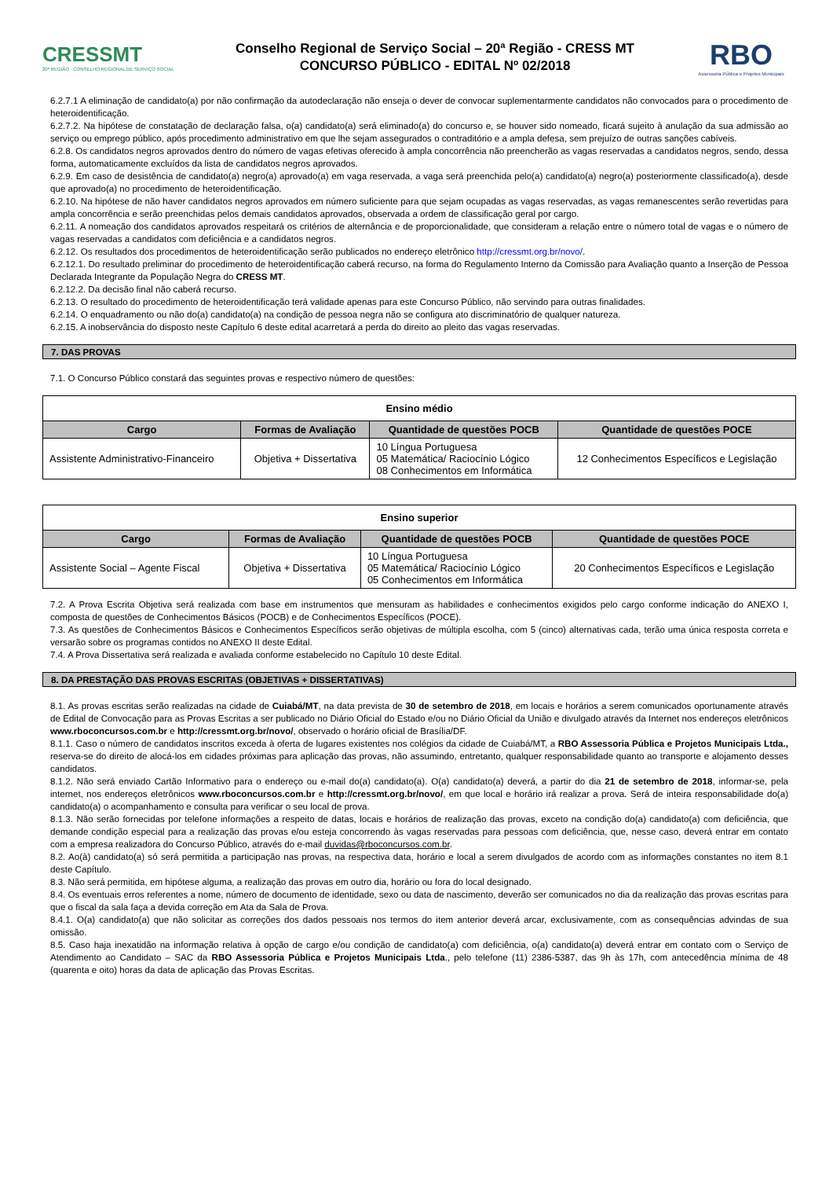CRESSMT
20ª REGIÃO · CONSELHO REGIONAL DE SERVIÇO SOCIAL
Conselho Regional de Serviço Social – 20ª Região - CRESS MT
CONCURSO PÚBLICO - EDITAL Nº 02/2018
RBO
Assessoria Pública e Projetos Municipais
6.2.7.1 A eliminação de candidato(a) por não confirmação da autodeclaração não enseja o dever de convocar suplementarmente candidatos não convocados para o procedimento de heteroidentificação.
6.2.7.2. Na hipótese de constatação de declaração falsa, o(a) candidato(a) será eliminado(a) do concurso e, se houver sido nomeado, ficará sujeito à anulação da sua admissão ao serviço ou emprego público, após procedimento administrativo em que lhe sejam assegurados o contraditório e a ampla defesa, sem prejuízo de outras sanções cabíveis.
6.2.8. Os candidatos negros aprovados dentro do número de vagas efetivas oferecido à ampla concorrência não preencherão as vagas reservadas a candidatos negros, sendo, dessa forma, automaticamente excluídos da lista de candidatos negros aprovados.
6.2.9. Em caso de desistência de candidato(a) negro(a) aprovado(a) em vaga reservada, a vaga será preenchida pelo(a) candidato(a) negro(a) posteriormente classificado(a), desde que aprovado(a) no procedimento de heteroidentificação.
6.2.10. Na hipótese de não haver candidatos negros aprovados em número suficiente para que sejam ocupadas as vagas reservadas, as vagas remanescentes serão revertidas para ampla concorrência e serão preenchidas pelos demais candidatos aprovados, observada a ordem de classificação geral por cargo.
6.2.11. A nomeação dos candidatos aprovados respeitará os critérios de alternância e de proporcionalidade, que consideram a relação entre o número total de vagas e o número de vagas reservadas a candidatos com deficiência e a candidatos negros.
6.2.12. Os resultados dos procedimentos de heteroidentificação serão publicados no endereço eletrônico http://cressmt.org.br/novo/.
6.2.12.1. Do resultado preliminar do procedimento de heteroidentificação caberá recurso, na forma do Regulamento Interno da Comissão para Avaliação quanto a Inserção de Pessoa Declarada Integrante da População Negra do CRESS MT.
6.2.12.2. Da decisão final não caberá recurso.
6.2.13. O resultado do procedimento de heteroidentificação terá validade apenas para este Concurso Público, não servindo para outras finalidades.
6.2.14. O enquadramento ou não do(a) candidato(a) na condição de pessoa negra não se configura ato discriminatório de qualquer natureza.
6.2.15. A inobservância do disposto neste Capítulo 6 deste edital acarretará a perda do direito ao pleito das vagas reservadas.
7. DAS PROVAS
7.1. O Concurso Público constará das seguintes provas e respectivo número de questões:
| Ensino médio | | | |
| Cargo | Formas de Avaliação | Quantidade de questões POCB | Quantidade de questões POCE |
| Assistente Administrativo-Financeiro | Objetiva + Dissertativa | 10 Língua Portuguesa 05 Matemática/ Raciocínio Lógico 08 Conhecimentos em Informática | 12 Conhecimentos Específicos e Legislação |
| Ensino superior | | | |
| Cargo | Formas de Avaliação | Quantidade de questões POCB | Quantidade de questões POCE |
| Assistente Social – Agente Fiscal | Objetiva + Dissertativa | 10 Língua Portuguesa 05 Matemática/ Raciocínio Lógico 05 Conhecimentos em Informática | 20 Conhecimentos Específicos e Legislação |
7.2. A Prova Escrita Objetiva será realizada com base em instrumentos que mensuram as habilidades e conhecimentos exigidos pelo cargo conforme indicação do ANEXO I, composta de questões de Conhecimentos Básicos (POCB) e de Conhecimentos Específicos (POCE).
7.3. As questões de Conhecimentos Básicos e Conhecimentos Específicos serão objetivas de múltipla escolha, com 5 (cinco) alternativas cada, terão uma única resposta correta e versarão sobre os programas contidos no ANEXO II deste Edital.
7.4. A Prova Dissertativa será realizada e avaliada conforme estabelecido no Capítulo 10 deste Edital.
8. DA PRESTAÇÃO DAS PROVAS ESCRITAS (OBJETIVAS + DISSERTATIVAS)
8.1. As provas escritas serão realizadas na cidade de Cuiabá/MT, na data prevista de 30 de setembro de 2018, em locais e horários a serem comunicados oportunamente através de Edital de Convocação para as Provas Escritas a ser publicado no Diário Oficial do Estado e/ou no Diário Oficial da União e divulgado através da Internet nos endereços eletrônicos www.rboconcursos.com.br e http://cressmt.org.br/novo/, observado o horário oficial de Brasília/DF.
8.1.1. Caso o número de candidatos inscritos exceda à oferta de lugares existentes nos colégios da cidade de Cuiabá/MT, a RBO Assessoria Pública e Projetos Municipais Ltda., reserva-se do direito de alocá-los em cidades próximas para aplicação das provas, não assumindo, entretanto, qualquer responsabilidade quanto ao transporte e alojamento desses candidatos.
8.1.2. Não será enviado Cartão Informativo para o endereço ou e-mail do(a) candidato(a). O(a) candidato(a) deverá, a partir do dia 21 de setembro de 2018, informar-se, pela internet, nos endereços eletrônicos www.rboconcursos.com.br e http://cressmt.org.br/novo/, em que local e horário irá realizar a prova. Será de inteira responsabilidade do(a) candidato(a) o acompanhamento e consulta para verificar o seu local de prova.
8.1.3. Não serão fornecidas por telefone informações a respeito de datas, locais e horários de realização das provas, exceto na condição do(a) candidato(a) com deficiência, que demande condição especial para a realização das provas e/ou esteja concorrendo às vagas reservadas para pessoas com deficiência, que, nesse caso, deverá entrar em contato com a empresa realizadora do Concurso Público, através do e-mail duvidas@rboconcursos.com.br.
8.2. Ao(à) candidato(a) só será permitida a participação nas provas, na respectiva data, horário e local a serem divulgados de acordo com as informações constantes no item 8.1 deste Capítulo.
8.3. Não será permitida, em hipótese alguma, a realização das provas em outro dia, horário ou fora do local designado.
8.4. Os eventuais erros referentes a nome, número de documento de identidade, sexo ou data de nascimento, deverão ser comunicados no dia da realização das provas escritas para que o fiscal da sala faça a devida correção em Ata da Sala de Prova.
8.4.1. O(a) candidato(a) que não solicitar as correções dos dados pessoais nos termos do item anterior deverá arcar, exclusivamente, com as consequências advindas de sua omissão.
8.5. Caso haja inexatidão na informação relativa à opção de cargo e/ou condição de candidato(a) com deficiência, o(a) candidato(a) deverá entrar em contato com o Serviço de Atendimento ao Candidato – SAC da RBO Assessoria Pública e Projetos Municipais Ltda., pelo telefone (11) 2386-5387, das 9h às 17h, com antecedência mínima de 48 (quarenta e oito) horas da data de aplicação das Provas Escritas.